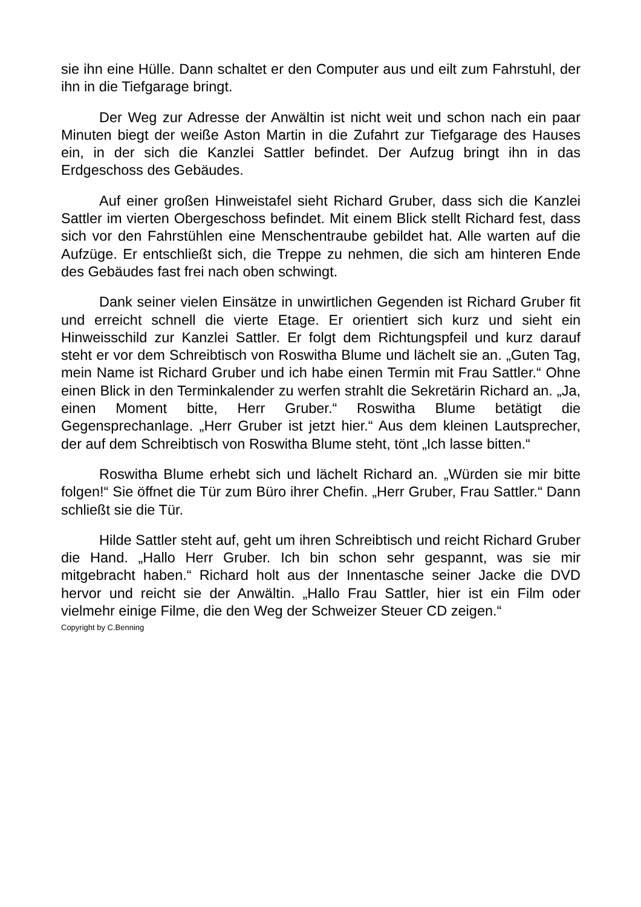sie ihn eine Hülle. Dann schaltet er den Computer aus und eilt zum Fahrstuhl, der ihn in die Tiefgarage bringt.
Der Weg zur Adresse der Anwältin ist nicht weit und schon nach ein paar Minuten biegt der weiße Aston Martin in die Zufahrt zur Tiefgarage des Hauses ein, in der sich die Kanzlei Sattler befindet. Der Aufzug bringt ihn in das Erdgeschoss des Gebäudes.
Auf einer großen Hinweistafel sieht Richard Gruber, dass sich die Kanzlei Sattler im vierten Obergeschoss befindet. Mit einem Blick stellt Richard fest, dass sich vor den Fahrstühlen eine Menschentraube gebildet hat. Alle warten auf die Aufzüge. Er entschließt sich, die Treppe zu nehmen, die sich am hinteren Ende des Gebäudes fast frei nach oben schwingt.
Dank seiner vielen Einsätze in unwirtlichen Gegenden ist Richard Gruber fit und erreicht schnell die vierte Etage. Er orientiert sich kurz und sieht ein Hinweisschild zur Kanzlei Sattler. Er folgt dem Richtungspfeil und kurz darauf steht er vor dem Schreibtisch von Roswitha Blume und lächelt sie an. „Guten Tag, mein Name ist Richard Gruber und ich habe einen Termin mit Frau Sattler.“ Ohne einen Blick in den Terminkalender zu werfen strahlt die Sekretärin Richard an. „Ja, einen Moment bitte, Herr Gruber.“ Roswitha Blume betätigt die Gegensprechanlage. „Herr Gruber ist jetzt hier.“ Aus dem kleinen Lautsprecher, der auf dem Schreibtisch von Roswitha Blume steht, tönt „Ich lasse bitten.“
Roswitha Blume erhebt sich und lächelt Richard an. „Würden sie mir bitte folgen!“ Sie öffnet die Tür zum Büro ihrer Chefin. „Herr Gruber, Frau Sattler.“ Dann schließt sie die Tür.
Hilde Sattler steht auf, geht um ihren Schreibtisch und reicht Richard Gruber die Hand. „Hallo Herr Gruber. Ich bin schon sehr gespannt, was sie mir mitgebracht haben.“ Richard holt aus der Innentasche seiner Jacke die DVD hervor und reicht sie der Anwältin. „Hallo Frau Sattler, hier ist ein Film oder vielmehr einige Filme, die den Weg der Schweizer Steuer CD zeigen.“
Copyright by C.Benning